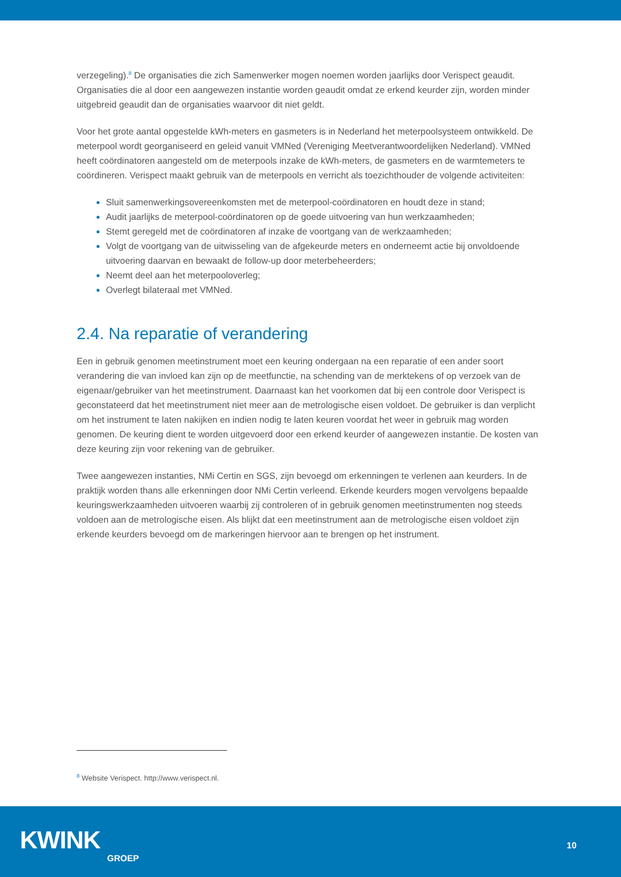verzegeling).<sup>8</sup> De organisaties die zich Samenwerker mogen noemen worden jaarlijks door Verispect geaudit. Organisaties die al door een aangewezen instantie worden geaudit omdat ze erkend keurder zijn, worden minder uitgebreid geaudit dan de organisaties waarvoor dit niet geldt.
Voor het grote aantal opgestelde kWh-meters en gasmeters is in Nederland het meterpoolsysteem ontwikkeld. De meterpool wordt georganiseerd en geleid vanuit VMNed (Vereniging Meetverantwoordelijken Nederland). VMNed heeft coördinatoren aangesteld om de meterpools inzake de kWh-meters, de gasmeters en de warmtemeters te coördineren. Verispect maakt gebruik van de meterpools en verricht als toezichthouder de volgende activiteiten:
Sluit samenwerkingsovereenkomsten met de meterpool-coördinatoren en houdt deze in stand;
Audit jaarlijks de meterpool-coördinatoren op de goede uitvoering van hun werkzaamheden;
Stemt geregeld met de coördinatoren af inzake de voortgang van de werkzaamheden;
Volgt de voortgang van de uitwisseling van de afgekeurde meters en onderneemt actie bij onvoldoende uitvoering daarvan en bewaakt de follow-up door meterbeheerders;
Neemt deel aan het meterpooloverleg;
Overlegt bilateraal met VMNed.
2.4. Na reparatie of verandering
Een in gebruik genomen meetinstrument moet een keuring ondergaan na een reparatie of een ander soort verandering die van invloed kan zijn op de meetfunctie, na schending van de merktekens of op verzoek van de eigenaar/gebruiker van het meetinstrument. Daarnaast kan het voorkomen dat bij een controle door Verispect is geconstateerd dat het meetinstrument niet meer aan de metrologische eisen voldoet. De gebruiker is dan verplicht om het instrument te laten nakijken en indien nodig te laten keuren voordat het weer in gebruik mag worden genomen. De keuring dient te worden uitgevoerd door een erkend keurder of aangewezen instantie. De kosten van deze keuring zijn voor rekening van de gebruiker.
Twee aangewezen instanties, NMi Certin en SGS, zijn bevoegd om erkenningen te verlenen aan keurders. In de praktijk worden thans alle erkenningen door NMi Certin verleend. Erkende keurders mogen vervolgens bepaalde keuringswerkzaamheden uitvoeren waarbij zij controleren of in gebruik genomen meetinstrumenten nog steeds voldoen aan de metrologische eisen. Als blijkt dat een meetinstrument aan de metrologische eisen voldoet zijn erkende keurders bevoegd om de markeringen hiervoor aan te brengen op het instrument.
<sup>8</sup> Website Verispect. http://www.verispect.nl.
KWINK
GROEP
10